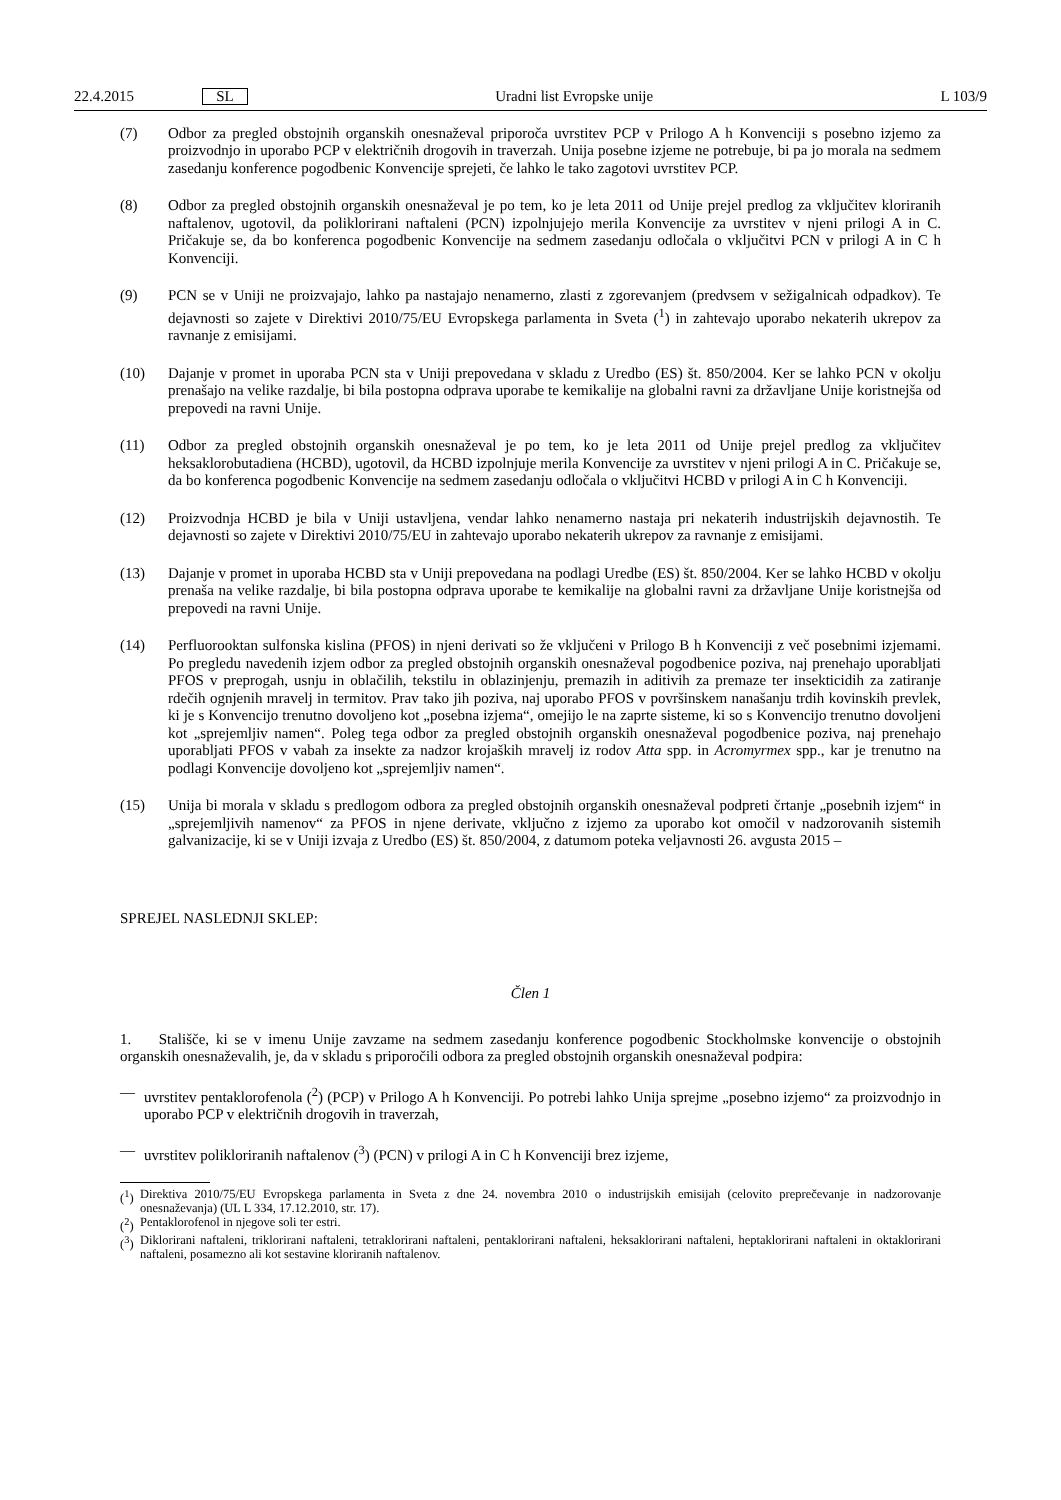22.4.2015 SL Uradni list Evropske unije L 103/9
(7) Odbor za pregled obstojnih organskih onesnaževal priporoča uvrstitev PCP v Prilogo A h Konvenciji s posebno izjemo za proizvodnjo in uporabo PCP v električnih drogovih in traverzah. Unija posebne izjeme ne potrebuje, bi pa jo morala na sedmem zasedanju konference pogodbenic Konvencije sprejeti, če lahko le tako zagotovi uvrstitev PCP.
(8) Odbor za pregled obstojnih organskih onesnaževal je po tem, ko je leta 2011 od Unije prejel predlog za vključitev kloriranih naftalenov, ugotovil, da poliklorirani naftaleni (PCN) izpolnjujejo merila Konvencije za uvrstitev v njeni prilogi A in C. Pričakuje se, da bo konferenca pogodbenic Konvencije na sedmem zasedanju odločala o vključitvi PCN v prilogi A in C h Konvenciji.
(9) PCN se v Uniji ne proizvajajo, lahko pa nastajajo nenamerno, zlasti z zgorevanjem (predvsem v sežigalnicah odpadkov). Te dejavnosti so zajete v Direktivi 2010/75/EU Evropskega parlamenta in Sveta (<sup>1</sup>) in zahtevajo uporabo nekaterih ukrepov za ravnanje z emisijami.
(10) Dajanje v promet in uporaba PCN sta v Uniji prepovedana v skladu z Uredbo (ES) št. 850/2004. Ker se lahko PCN v okolju prenašajo na velike razdalje, bi bila postopna odprava uporabe te kemikalije na globalni ravni za državljane Unije koristnejša od prepovedi na ravni Unije.
(11) Odbor za pregled obstojnih organskih onesnaževal je po tem, ko je leta 2011 od Unije prejel predlog za vključitev heksaklorobutadiena (HCBD), ugotovil, da HCBD izpolnjuje merila Konvencije za uvrstitev v njeni prilogi A in C. Pričakuje se, da bo konferenca pogodbenic Konvencije na sedmem zasedanju odločala o vključitvi HCBD v prilogi A in C h Konvenciji.
(12) Proizvodnja HCBD je bila v Uniji ustavljena, vendar lahko nenamerno nastaja pri nekaterih industrijskih dejavnostih. Te dejavnosti so zajete v Direktivi 2010/75/EU in zahtevajo uporabo nekaterih ukrepov za ravnanje z emisijami.
(13) Dajanje v promet in uporaba HCBD sta v Uniji prepovedana na podlagi Uredbe (ES) št. 850/2004. Ker se lahko HCBD v okolju prenaša na velike razdalje, bi bila postopna odprava uporabe te kemikalije na globalni ravni za državljane Unije koristnejša od prepovedi na ravni Unije.
(14) Perfluorooktan sulfonska kislina (PFOS) in njeni derivati so že vključeni v Prilogo B h Konvenciji z več posebnimi izjemami. Po pregledu navedenih izjem odbor za pregled obstojnih organskih onesnaževal pogodbenice poziva, naj prenehajo uporabljati PFOS v preprogah, usnju in oblačilih, tekstilu in oblazinjenju, premazih in aditivih za premaze ter insekticidih za zatiranje rdečih ognjenih mravelj in termitov. Prav tako jih poziva, naj uporabo PFOS v površinskem nanašanju trdih kovinskih prevlek, ki je s Konvencijo trenutno dovoljeno kot „posebna izjema“, omejijo le na zaprte sisteme, ki so s Konvencijo trenutno dovoljeni kot „sprejemljiv namen“. Poleg tega odbor za pregled obstojnih organskih onesnaževal pogodbenice poziva, naj prenehajo uporabljati PFOS v vabah za insekte za nadzor krojaških mravelj iz rodov Atta spp. in Acromyrmex spp., kar je trenutno na podlagi Konvencije dovoljeno kot „sprejemljiv namen“.
(15) Unija bi morala v skladu s predlogom odbora za pregled obstojnih organskih onesnaževal podpreti črtanje „posebnih izjem“ in „sprejemljivih namenov“ za PFOS in njene derivate, vključno z izjemo za uporabo kot omočil v nadzorovanih sistemih galvanizacije, ki se v Uniji izvaja z Uredbo (ES) št. 850/2004, z datumom poteka veljavnosti 26. avgusta 2015 –
SPREJEL NASLEDNJI SKLEP:
Člen 1
1. Stališče, ki se v imenu Unije zavzame na sedmem zasedanju konference pogodbenic Stockholmske konvencije o obstojnih organskih onesnaževalih, je, da v skladu s priporočili odbora za pregled obstojnih organskih onesnaževal podpira:
— uvrstitev pentaklorofenola (<sup>2</sup>) (PCP) v Prilogo A h Konvenciji. Po potrebi lahko Unija sprejme „posebno izjemo“ za proizvodnjo in uporabo PCP v električnih drogovih in traverzah,
— uvrstitev polikloriranih naftalenov (<sup>3</sup>) (PCN) v prilogi A in C h Konvenciji brez izjeme,
(<sup>1</sup>) Direktiva 2010/75/EU Evropskega parlamenta in Sveta z dne 24. novembra 2010 o industrijskih emisijah (celovito preprečevanje in nadzorovanje onesnaževanja) (UL L 334, 17.12.2010, str. 17).
(<sup>2</sup>) Pentaklorofenol in njegove soli ter estri.
(<sup>3</sup>) Diklorirani naftaleni, triklorirani naftaleni, tetraklorirani naftaleni, pentaklorirani naftaleni, heksaklorirani naftaleni, heptaklorirani naftaleni in oktaklorirani naftaleni, posamezno ali kot sestavine kloriranih naftalenov.